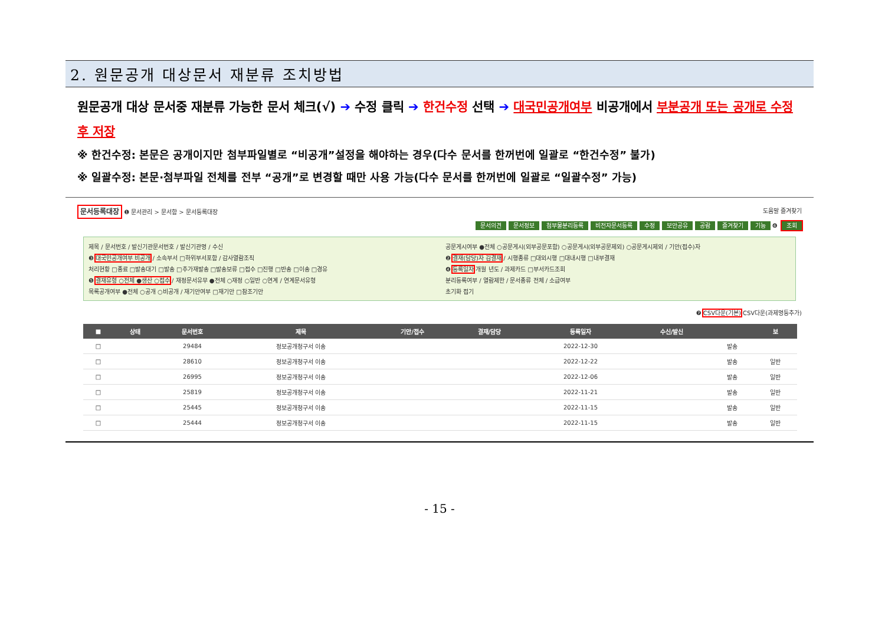2. 원문공개 대상문서 재분류 조치방법
원문공개 대상 문서중 재분류 가능한 문서 체크(√) ➔ 수정 클릭 ➔ 한건수정 선택 ➔ 대국민공개여부 비공개에서 부분공개 또는 공개로 수정 후 저장
※ 한건수정: 본문은 공개이지만 첨부파일별로 “비공개”설정을 해야하는 경우(다수 문서를 한꺼번에 일괄로 “한건수정” 불가)
※ 일괄수정: 본문·첨부파일 전체를 전부 “공개”로 변경할 때만 사용 가능(다수 문서를 한꺼번에 일괄로 “일괄수정” 가능)
문서등록대장 ❶ 문서관리 > 문서함 > 문서등록대장 도움말 즐겨찾기
문서의견 문서정보 첨부물분리등록 비전자문서등록 수정 보안공유 공람 즐겨찾기 기능 ❻ 조회
제목 / 문서번호 / 발신기관문서번호 / 발신기관명 / 수신
공문게시여부 ●전체 ○공문게시(외부공문포함) ○공문게시(외부공문제외) ○공문게시제외 / 기안(접수)자
❸ 대국민공개여부 비공개 / 소속부서 □하위부서포함 / 감사열람조직
❷ 결재(담당)자 김결재 / 시행종류 □대외시행 □대내시행 □내부결재
처리현황 □종료 □발송대기 □발송 □추가재발송 □발송보류 □접수 □진행 □반송 □이송 □경유
❹ 등록일자 개월 년도 / 과제카드 □부서카드조회
❺ 결재유형 ○전체 ●생산 ○접수 / 재정문서유무 ●전체 ○재정 ○일반 ○연계 / 연계문서유형
분리등록여부 / 열람제한 / 문서종류 전체 / 소급여부
목록공개여부 ●전체 ○공개 ○비공개 / 재기안여부 □재기안 □참조기안
초기화 접기
❼ CSV다운(기본) CSV다운(과제명등추가)
| ■ | 상태 | 문서번호 | 제목 | 기안/접수 | 결재/담당 | 등록일자 | 수신/발신 | | 보 |
| --- | --- | --- | --- | --- | --- | --- | --- | --- | --- |
| □ | | 29484 | 정보공개청구서 이송 | | | 2022-12-30 | | 발송 | |
| □ | | 28610 | 정보공개청구서 이송 | | | 2022-12-22 | | 발송 | 일반 |
| □ | | 26995 | 정보공개청구서 이송 | | | 2022-12-06 | | 발송 | 일반 |
| □ | | 25819 | 정보공개청구서 이송 | | | 2022-11-21 | | 발송 | 일반 |
| □ | | 25445 | 정보공개청구서 이송 | | | 2022-11-15 | | 발송 | 일반 |
| □ | | 25444 | 정보공개청구서 이송 | | | 2022-11-15 | | 발송 | 일반 |
- 15 -